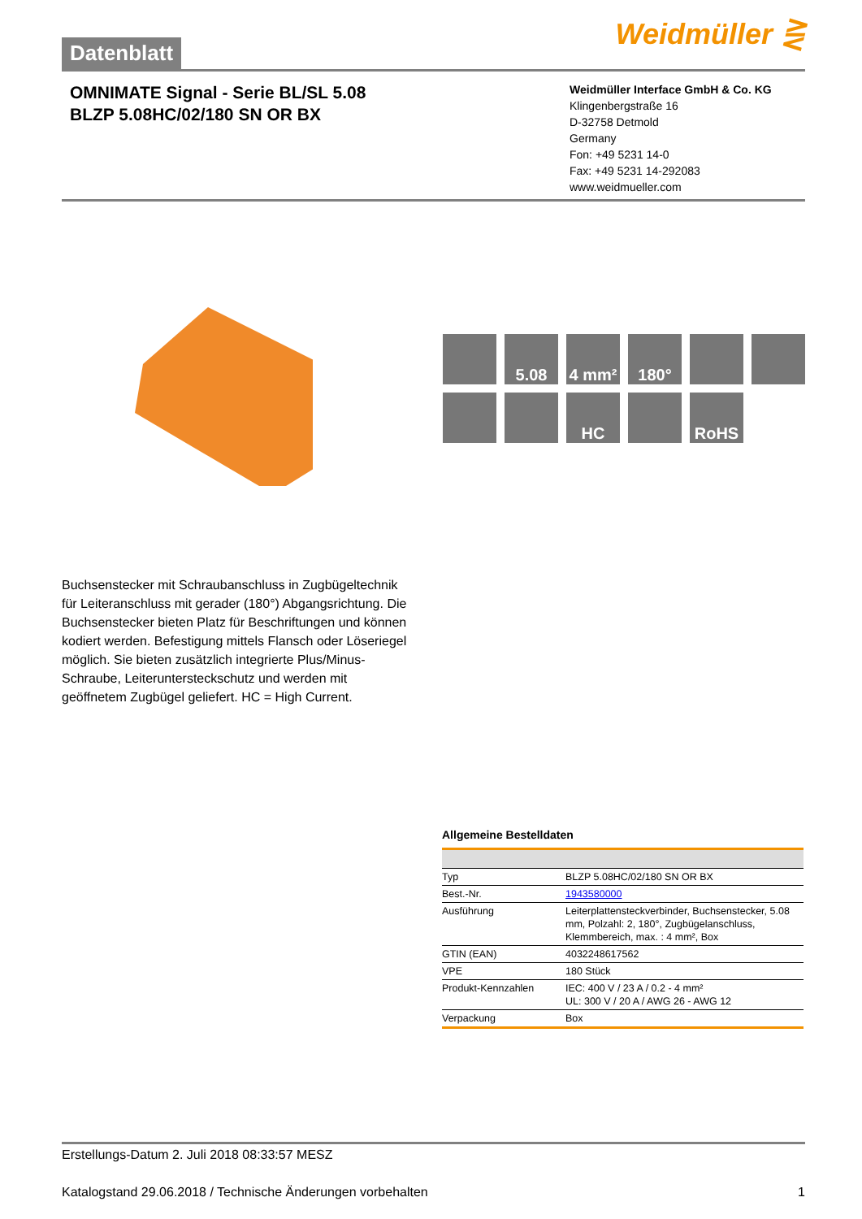Datenblatt
Weidmüller ⋛
OMNIMATE Signal - Serie BL/SL 5.08
BLZP 5.08HC/02/180 SN OR BX
Weidmüller Interface GmbH & Co. KG
Klingenbergstraße 16
D-32758 Detmold
Germany
Fon: +49 5231 14-0
Fax: +49 5231 14-292083
www.weidmueller.com
5.08
4 mm²
180°
HC
RoHS
Buchsenstecker mit Schraubanschluss in Zugbügeltechnik für Leiteranschluss mit gerader (180°) Abgangsrichtung. Die Buchsenstecker bieten Platz für Beschriftungen und können kodiert werden. Befestigung mittels Flansch oder Löseriegel möglich. Sie bieten zusätzlich integrierte Plus/Minus- Schraube, Leiterunterstecksсhutz und werden mit geöffnetem Zugbügel geliefert. HC = High Current.
Allgemeine Bestelldaten
| Typ | BLZP 5.08HC/02/180 SN OR BX |
| Best.-Nr. | 1943580000 |
| Ausführung | Leiterplattensteckverbinder, Buchsenstecker, 5.08 mm, Polzahl: 2, 180°, Zugbügelanschluss, Klemmbereich, max. : 4 mm², Box |
| GTIN (EAN) | 4032248617562 |
| VPE | 180 Stück |
| Produkt-Kennzahlen | IEC: 400 V / 23 A / 0.2 - 4 mm² UL: 300 V / 20 A / AWG 26 - AWG 12 |
| Verpackung | Box |
Erstellungs-Datum 2. Juli 2018 08:33:57 MESZ
Katalogstand 29.06.2018 / Technische Änderungen vorbehalten 1